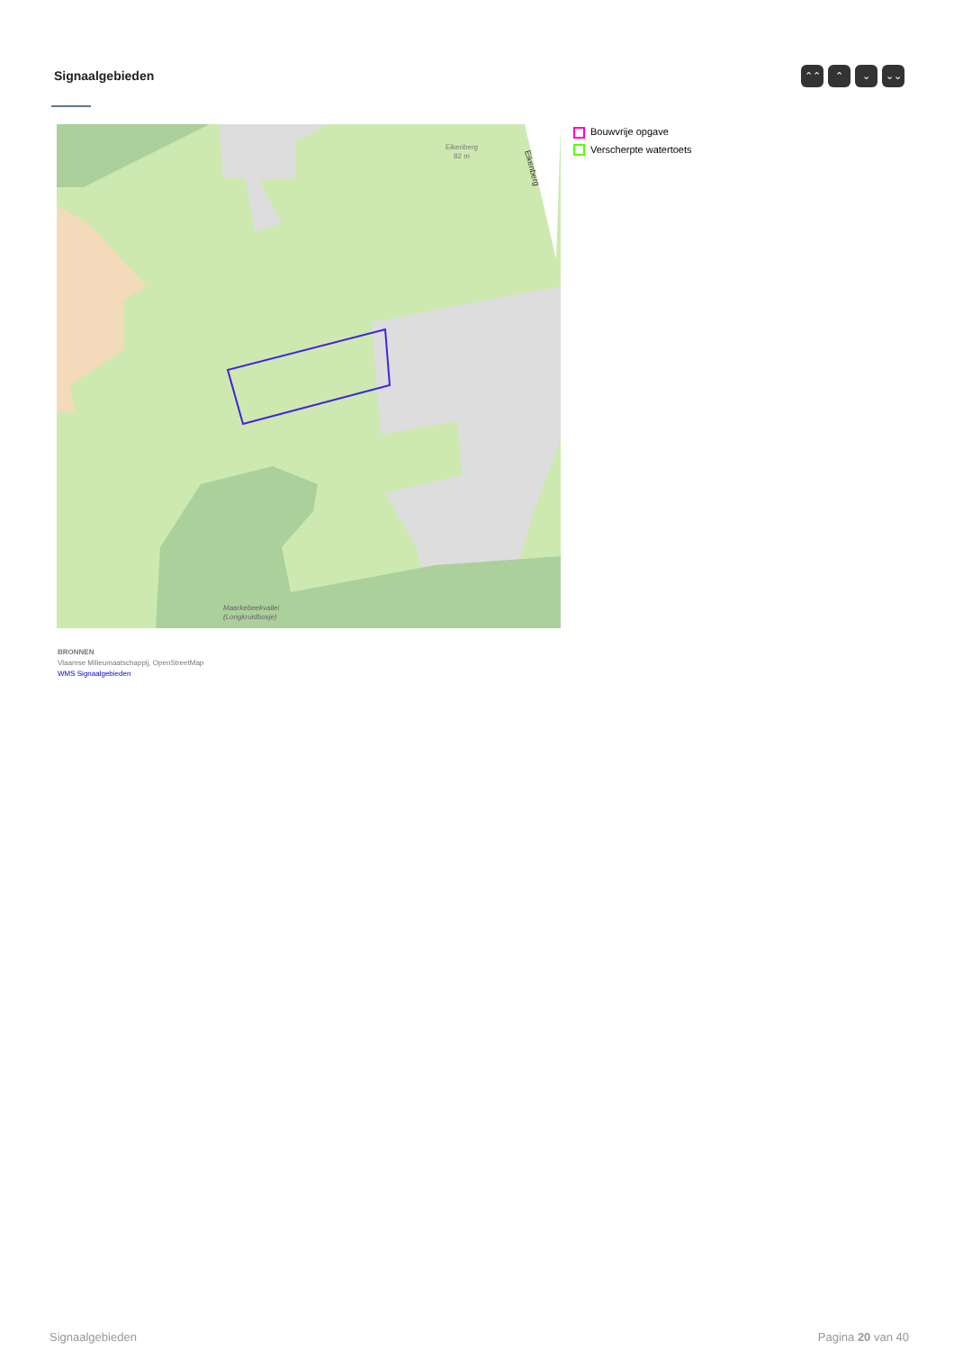Signaalgebieden ⌃⌃ ⌃ ⌄ ⌄⌄
Eikenberg
82 m
Eikenberg
Maarkebeekvallei
(Longkruidbosje)
Bouwvrije opgave
Verscherpte watertoets
BRONNEN
Vlaamse Milieumaatschappij, OpenStreetMap
WMS Signaalgebieden
Signaalgebieden Pagina 20 van 40